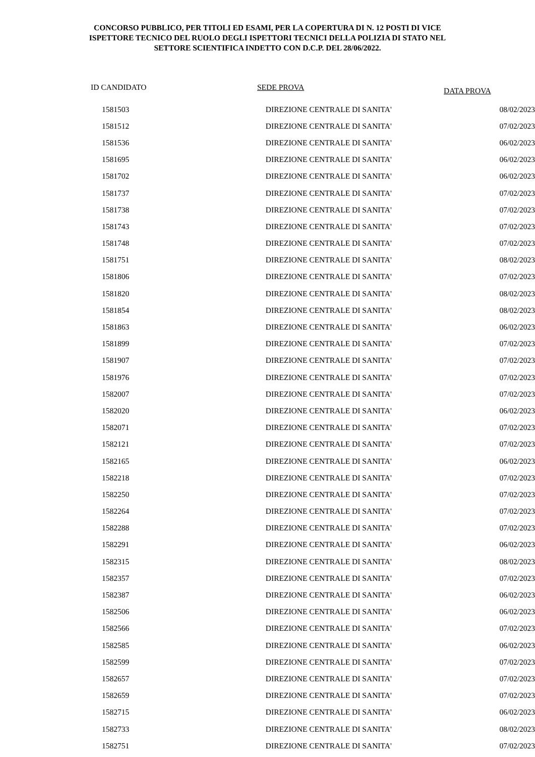CONCORSO PUBBLICO, PER TITOLI ED ESAMI, PER LA COPERTURA DI N. 12 POSTI DI VICE
ISPETTORE TECNICO DEL RUOLO DEGLI ISPETTORI TECNICI DELLA POLIZIA DI STATO NEL
SETTORE SCIENTIFICA INDETTO CON D.C.P. DEL 28/06/2022.
| ID CANDIDATO | SEDE PROVA | DATA PROVA |
| --- | --- | --- |
| 1581503 | DIREZIONE CENTRALE DI SANITA' | 08/02/2023 |
| 1581512 | DIREZIONE CENTRALE DI SANITA' | 07/02/2023 |
| 1581536 | DIREZIONE CENTRALE DI SANITA' | 06/02/2023 |
| 1581695 | DIREZIONE CENTRALE DI SANITA' | 06/02/2023 |
| 1581702 | DIREZIONE CENTRALE DI SANITA' | 06/02/2023 |
| 1581737 | DIREZIONE CENTRALE DI SANITA' | 07/02/2023 |
| 1581738 | DIREZIONE CENTRALE DI SANITA' | 07/02/2023 |
| 1581743 | DIREZIONE CENTRALE DI SANITA' | 07/02/2023 |
| 1581748 | DIREZIONE CENTRALE DI SANITA' | 07/02/2023 |
| 1581751 | DIREZIONE CENTRALE DI SANITA' | 08/02/2023 |
| 1581806 | DIREZIONE CENTRALE DI SANITA' | 07/02/2023 |
| 1581820 | DIREZIONE CENTRALE DI SANITA' | 08/02/2023 |
| 1581854 | DIREZIONE CENTRALE DI SANITA' | 08/02/2023 |
| 1581863 | DIREZIONE CENTRALE DI SANITA' | 06/02/2023 |
| 1581899 | DIREZIONE CENTRALE DI SANITA' | 07/02/2023 |
| 1581907 | DIREZIONE CENTRALE DI SANITA' | 07/02/2023 |
| 1581976 | DIREZIONE CENTRALE DI SANITA' | 07/02/2023 |
| 1582007 | DIREZIONE CENTRALE DI SANITA' | 07/02/2023 |
| 1582020 | DIREZIONE CENTRALE DI SANITA' | 06/02/2023 |
| 1582071 | DIREZIONE CENTRALE DI SANITA' | 07/02/2023 |
| 1582121 | DIREZIONE CENTRALE DI SANITA' | 07/02/2023 |
| 1582165 | DIREZIONE CENTRALE DI SANITA' | 06/02/2023 |
| 1582218 | DIREZIONE CENTRALE DI SANITA' | 07/02/2023 |
| 1582250 | DIREZIONE CENTRALE DI SANITA' | 07/02/2023 |
| 1582264 | DIREZIONE CENTRALE DI SANITA' | 07/02/2023 |
| 1582288 | DIREZIONE CENTRALE DI SANITA' | 07/02/2023 |
| 1582291 | DIREZIONE CENTRALE DI SANITA' | 06/02/2023 |
| 1582315 | DIREZIONE CENTRALE DI SANITA' | 08/02/2023 |
| 1582357 | DIREZIONE CENTRALE DI SANITA' | 07/02/2023 |
| 1582387 | DIREZIONE CENTRALE DI SANITA' | 06/02/2023 |
| 1582506 | DIREZIONE CENTRALE DI SANITA' | 06/02/2023 |
| 1582566 | DIREZIONE CENTRALE DI SANITA' | 07/02/2023 |
| 1582585 | DIREZIONE CENTRALE DI SANITA' | 06/02/2023 |
| 1582599 | DIREZIONE CENTRALE DI SANITA' | 07/02/2023 |
| 1582657 | DIREZIONE CENTRALE DI SANITA' | 07/02/2023 |
| 1582659 | DIREZIONE CENTRALE DI SANITA' | 07/02/2023 |
| 1582715 | DIREZIONE CENTRALE DI SANITA' | 06/02/2023 |
| 1582733 | DIREZIONE CENTRALE DI SANITA' | 08/02/2023 |
| 1582751 | DIREZIONE CENTRALE DI SANITA' | 07/02/2023 |